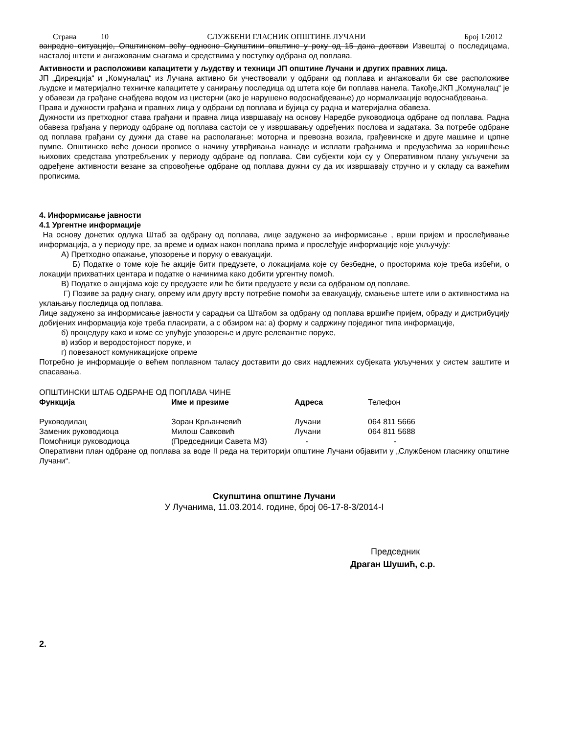Страна 10 СЛУЖБЕНИ ГЛАСНИК ОПШТИНЕ ЛУЧАНИ Број 1/2012
ванредне ситуације, Општинском већу односно Скупштини општине у року од 15 дана достави Извештај о последицама, насталој штети и ангажованим снагама и средствима у поступку одбрана од поплава.
Активности и расположиви капацитети у људству и техници ЈП општине Лучани и других правних лица.
ЈП „Дирекција“ и „Комуналац“ из Лучана активно би учествовали у одбрани од поплава и ангажовали би све расположиве људске и материјално техничке капацитете у санирању последица од штета које би поплава нанела. Такође,ЈКП „Комуналац“ је у обавези да грађане снабдева водом из цистерни (ако је нарушено водоснабдевање) до нормализације водоснабдевања.
Права и дужности грађана и правних лица у одбрани од поплава и бујица су радна и материјална обавеза.
Дужности из претходног става грађани и правна лица извршавају на основу Наредбе руководиоца одбране од поплава. Радна обавеза грађана у периоду одбране од поплава састоји се у извршавању одређених послова и задатака. За потребе одбране од поплава грађани су дужни да ставе на располагање: моторна и превозна возила, грађевинске и друге машине и црпне пумпе. Општинско веће доноси прописе о начину утврђивања накнаде и исплати грађанима и предузећима за коришћење њихових средстава употребљених у периоду одбране од поплава. Сви субјекти који су у Оперативном плану укључени за одређене активности везане за спровођење одбране од поплава дужни су да их извршавају стручно и у складу са важећим прописима.
4. Информисање јавности
4.1 Ургентне информације
На основу донетих одлука Штаб за одбрану од поплава, лице задужено за информисање , врши пријем и прослеђивање информација, а у периоду пре, за време и одмах након поплава прима и прослеђује информације које укључују:
А) Претходно опажање, упозорење и поруку о евакуацији.
Б) Податке о томе које ће акције бити предузете, о локацијама које су безбедне, о просторима које треба избећи, о локацији прихватних центара и податке о начинима како добити ургентну помоћ.
В) Податке о акцијама које су предузете или ће бити предузете у вези са одбраном од поплаве.
Г) Позиве за радну снагу, опрему или другу врсту потребне помоћи за евакуацију, смањење штете или о активностима на уклањању последица од поплава.
Лице задужено за информисање јавности у сарадњи са Штабом за одбрану од поплава вршиће пријем, обраду и дистрибуцију добијених информација које треба пласирати, а с обзиром на: а) форму и садржину појединог типа информације,
б) процедуру како и коме се упућује упозорење и друге релевантне поруке,
в) избор и веродостојност поруке, и
г) повезаност комуникацијске опреме
Потребно је информације о већем поплавном таласу доставити до свих надлежних субјеката укључених у систем заштите и спасавања.
ОПШТИНСКИ ШТАБ ОДБРАНЕ ОД ПОПЛАВА ЧИНЕ
| Функција | Име и презиме | Адреса | Телефон |
| Руководилац | Зоран Крљанчевић | Лучани | 064 811 5666 |
| Заменик руководиоца | Милош Савковић | Лучани | 064 811 5688 |
| Помоћници руководиоца | (Председници Савета МЗ) | - | - |
Оперативни план одбране од поплава за воде II реда на територији општине Лучани објавити у „Службеном гласнику општине Лучани“.
Скупштина општине Лучани
У Лучанима, 11.03.2014. године, број 06-17-8-3/2014-I
Председник
Драган Шушић, с.р.
2.